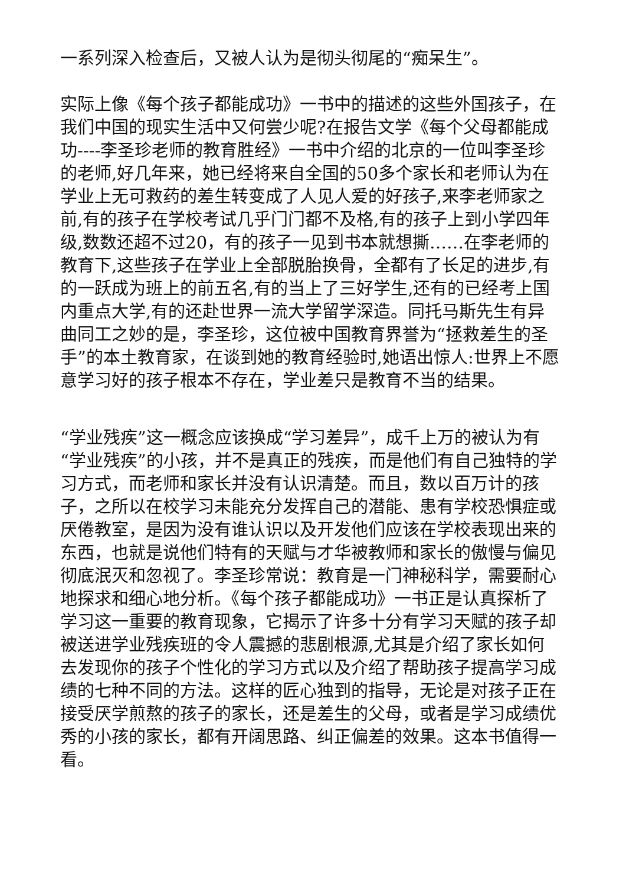一系列深入检查后，又被人认为是彻头彻尾的“痴呆生”。
实际上像《每个孩子都能成功》一书中的描述的这些外国孩子，在我们中国的现实生活中又何尝少呢?在报告文学《每个父母都能成功----李圣珍老师的教育胜经》一书中介绍的北京的一位叫李圣珍的老师,好几年来，她已经将来自全国的50多个家长和老师认为在学业上无可救药的差生转变成了人见人爱的好孩子,来李老师家之前,有的孩子在学校考试几乎门门都不及格,有的孩子上到小学四年级,数数还超不过20，有的孩子一见到书本就想撕……在李老师的教育下,这些孩子在学业上全部脱胎换骨，全都有了长足的进步,有的一跃成为班上的前五名,有的当上了三好学生,还有的已经考上国内重点大学,有的还赴世界一流大学留学深造。同托马斯先生有异曲同工之妙的是，李圣珍，这位被中国教育界誉为“拯救差生的圣手”的本土教育家，在谈到她的教育经验时,她语出惊人:世界上不愿意学习好的孩子根本不存在，学业差只是教育不当的结果。
“学业残疾”这一概念应该换成“学习差异”，成千上万的被认为有“学业残疾”的小孩，并不是真正的残疾，而是他们有自己独特的学习方式，而老师和家长并没有认识清楚。而且，数以百万计的孩子，之所以在校学习未能充分发挥自己的潜能、患有学校恐惧症或厌倦教室，是因为没有谁认识以及开发他们应该在学校表现出来的东西，也就是说他们特有的天赋与才华被教师和家长的傲慢与偏见彻底泯灭和忽视了。李圣珍常说：教育是一门神秘科学，需要耐心地探求和细心地分析。《每个孩子都能成功》一书正是认真探析了学习这一重要的教育现象，它揭示了许多十分有学习天赋的孩子却被送进学业残疾班的令人震撼的悲剧根源,尤其是介绍了家长如何去发现你的孩子个性化的学习方式以及介绍了帮助孩子提高学习成绩的七种不同的方法。这样的匠心独到的指导，无论是对孩子正在接受厌学煎熬的孩子的家长，还是差生的父母，或者是学习成绩优秀的小孩的家长，都有开阔思路、纠正偏差的效果。这本书值得一看。